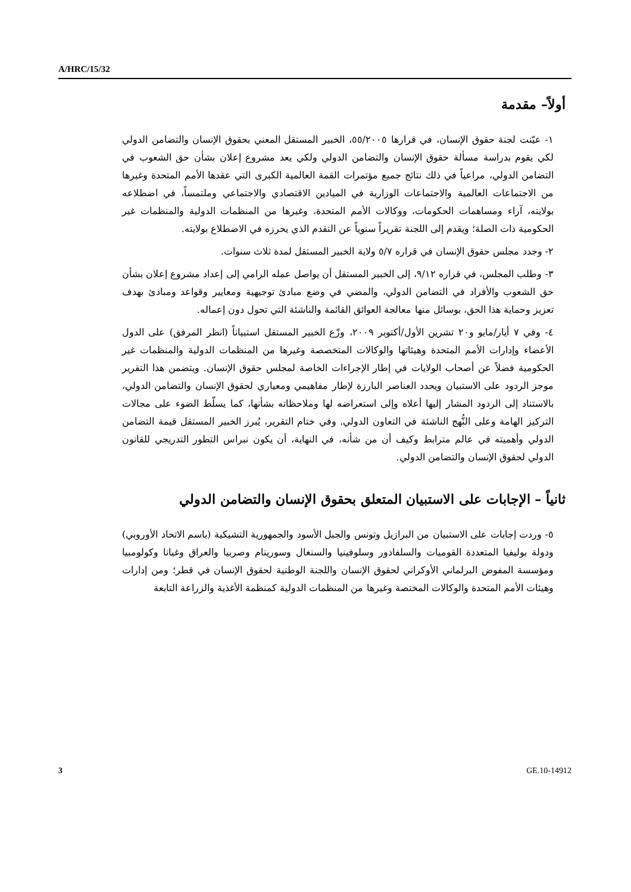A/HRC/15/32
أولاً– مقدمة
١- عيّنت لجنة حقوق الإنسان، في قرارها ٥٥/٢٠٠٥، الخبير المستقل المعني بحقوق الإنسان والتضامن الدولي لكي يقوم بدراسة مسألة حقوق الإنسان والتضامن الدولي ولكي يعد مشروع إعلان بشأن حق الشعوب في التضامن الدولي، مراعياً في ذلك نتائج جميع مؤتمرات القمة العالمية الكبرى التي عقدها الأمم المتحدة وغيرها من الاجتماعات العالمية والاجتماعات الوزارية في الميادين الاقتصادي والاجتماعي وملتمساً، في اضطلاعه بولايته، آراء ومساهمات الحكومات، ووكالات الأمم المتحدة، وغيرها من المنظمات الدولية والمنظمات غير الحكومية ذات الصلة؛ ويقدم إلى اللجنة تقريراً سنوياً عن التقدم الذي يحرزه في الاضطلاع بولايته.
٢- وجدد مجلس حقوق الإنسان في قراره ٥/٧ ولاية الخبير المستقل لمدة ثلاث سنوات.
٣- وطلب المجلس، في قراره ٩/١٢، إلى الخبير المستقل أن يواصل عمله الرامي إلى إعداد مشروع إعلان بشأن حق الشعوب والأفراد في التضامن الدولي، والمضي في وضع مبادئ توجيهية ومعايير وقواعد ومبادئ بهدف تعزيز وحماية هذا الحق، بوسائل منها معالجة العوائق القائمة والناشئة التي تحول دون إعماله.
٤- وفي ٧ أيار/مايو و٢٠ تشرين الأول/أكتوبر ٢٠٠٩، وزّع الخبير المستقل استبياناً (انظر المرفق) على الدول الأعضاء وإدارات الأمم المتحدة وهيئاتها والوكالات المتخصصة وغيرها من المنظمات الدولية والمنظمات غير الحكومية فضلاً عن أصحاب الولايات في إطار الإجراءات الخاصة لمجلس حقوق الإنسان. ويتضمن هذا التقرير موجز الردود على الاستبيان ويحدد العناصر البارزة لإطار مفاهيمي ومعياري لحقوق الإنسان والتضامن الدولي، بالاستناد إلى الردود المشار إليها أعلاه وإلى استعراضه لها وملاحظاته بشأنها، كما يسلّط الضوء على مجالات التركيز الهامة وعلى النُّهج الناشئة في التعاون الدولي. وفي ختام التقرير، يُبرز الخبير المستقل قيمة التضامن الدولي وأهميته في عالم مترابط وكيف أن من شأنه، في النهاية، أن يكون نبراس التطور التدريجي للقانون الدولي لحقوق الإنسان والتضامن الدولي.
ثانياً – الإجابات على الاستبيان المتعلق بحقوق الإنسان والتضامن الدولي
٥- وردت إجابات على الاستبيان من البرازيل وتونس والجبل الأسود والجمهورية التشيكية (باسم الاتحاد الأوروبي) ودولة بوليفيا المتعددة القوميات والسلفادور وسلوفينيا والسنغال وسورينام وصربيا والعراق وغيانا وكولومبيا ومؤسسة المفوض البرلماني الأوكراني لحقوق الإنسان واللجنة الوطنية لحقوق الإنسان في قطر؛ ومن إدارات وهيئات الأمم المتحدة والوكالات المختصة وغيرها من المنظمات الدولية كمنظمة الأغذية والزراعة التابعة
3 GE.10-14912